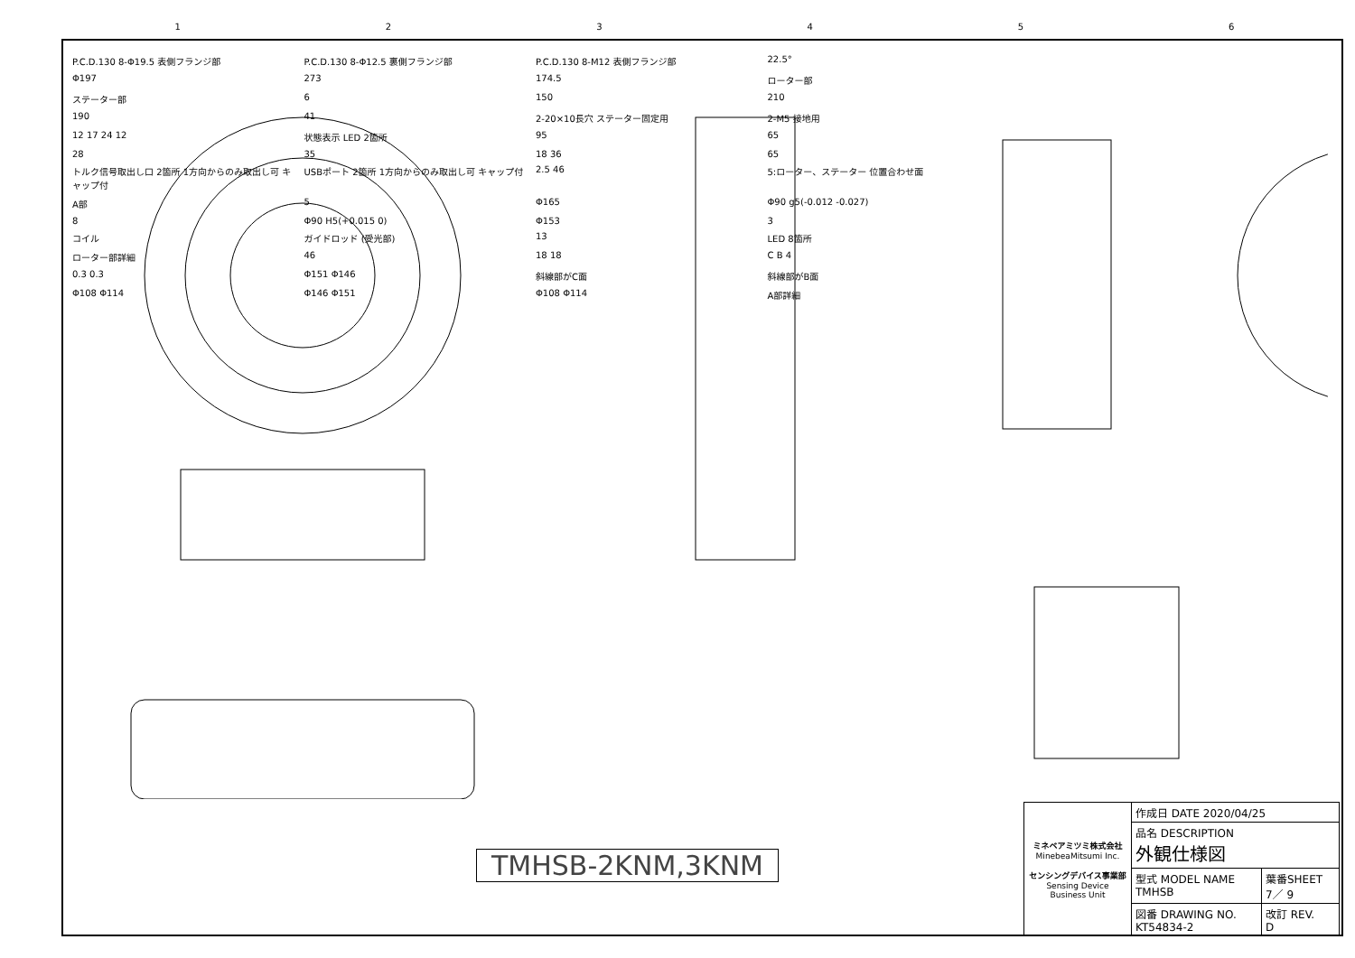1 2 3 4 5 6
P.C.D.130 8-Φ19.5 表側フランジ部 P.C.D.130 8-Φ12.5 裏側フランジ部 P.C.D.130 8-M12 表側フランジ部 22.5° Φ197 273 174.5 ローター部 ステーター部 6 150 210 190 41 2-20×10長穴 ステーター固定用 2-M5 接地用 12 17 24 12 状態表示 LED 2箇所 95 65 28 35 18 36 65 トルク信号取出し口 2箇所 1方向からのみ取出し可 キャップ付 USBポート 2箇所 1方向からのみ取出し可 キャップ付 2.5 46 5:ローター、ステーター 位置合わせ面 A部 5 Φ165 Φ90 g5(-0.012 -0.027) 8 Φ90 H5(+0.015 0) Φ153 3 コイル ガイドロッド (受光部) 13 LED 8箇所 ローター部詳細 46 18 18 C B 4 0.3 0.3 Φ151 Φ146 斜線部がC面 斜線部がB面 Φ108 Φ114 Φ146 Φ151 Φ108 Φ114 A部詳細
TMHSB-2KNM,3KNM
| ミネベアミツミ株式会社 MinebeaMitsumi Inc. センシングデバイス事業部 Sensing Device Business Unit | 作成日 DATE 2020/04/25 | |
| | 品名 DESCRIPTION 外観仕様図 | |
| | 型式 MODEL NAME TMHSB | 葉番SHEET 7／ 9 |
| | 図番 DRAWING NO. KT54834-2 | 改訂 REV. D |